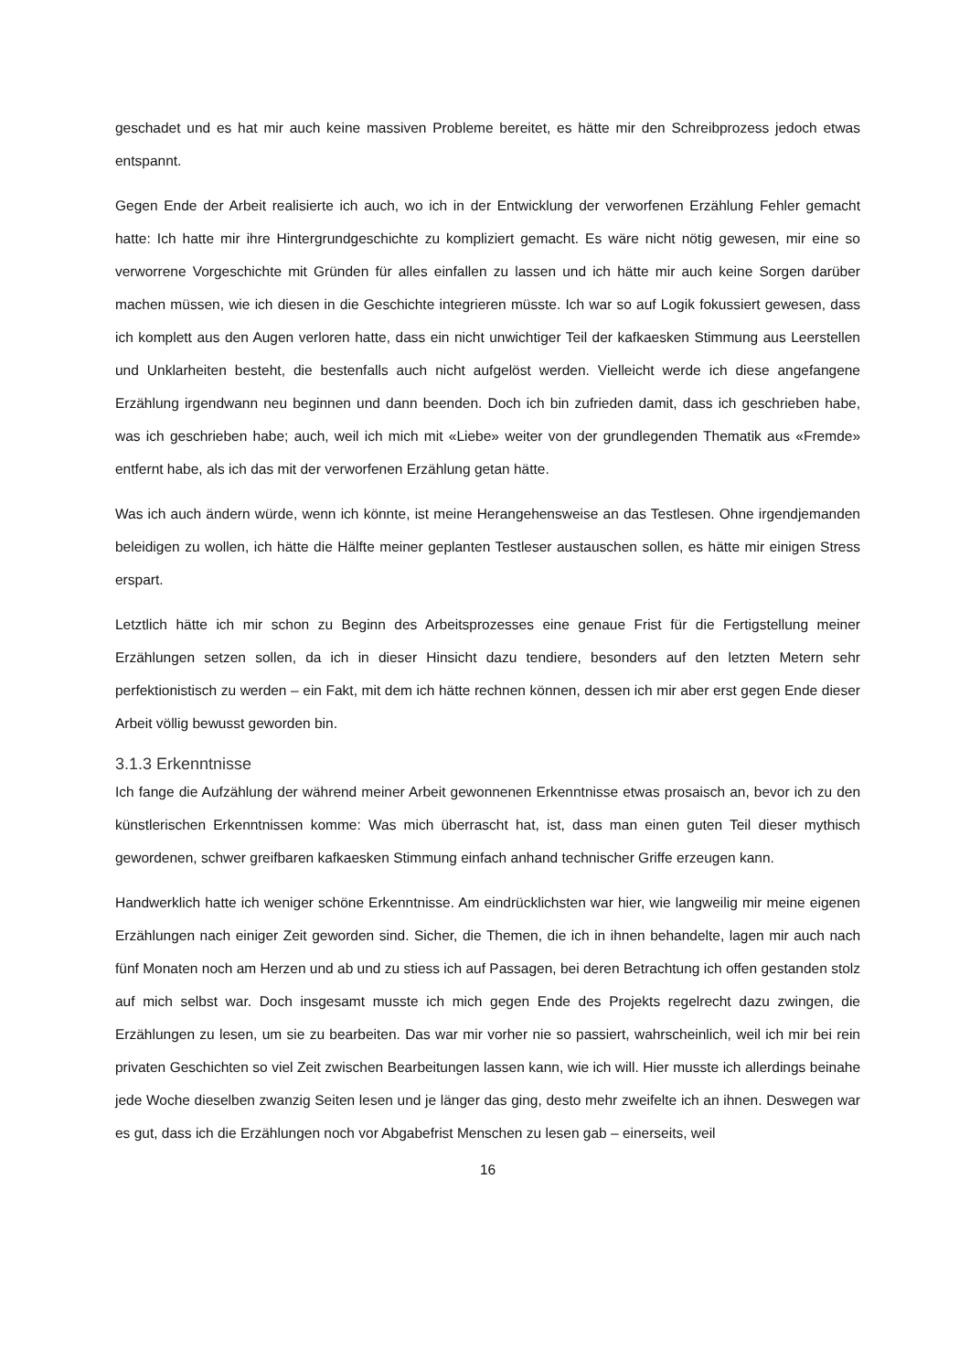geschadet und es hat mir auch keine massiven Probleme bereitet, es hätte mir den Schreibprozess jedoch etwas entspannt.
Gegen Ende der Arbeit realisierte ich auch, wo ich in der Entwicklung der verworfenen Erzählung Fehler gemacht hatte: Ich hatte mir ihre Hintergrundgeschichte zu kompliziert gemacht. Es wäre nicht nötig gewesen, mir eine so verworrene Vorgeschichte mit Gründen für alles einfallen zu lassen und ich hätte mir auch keine Sorgen darüber machen müssen, wie ich diesen in die Geschichte integrieren müsste. Ich war so auf Logik fokussiert gewesen, dass ich komplett aus den Augen verloren hatte, dass ein nicht unwichtiger Teil der kafkaesken Stimmung aus Leerstellen und Unklarheiten besteht, die bestenfalls auch nicht aufgelöst werden. Vielleicht werde ich diese angefangene Erzählung irgendwann neu beginnen und dann beenden. Doch ich bin zufrieden damit, dass ich geschrieben habe, was ich geschrieben habe; auch, weil ich mich mit «Liebe» weiter von der grundlegenden Thematik aus «Fremde» entfernt habe, als ich das mit der verworfenen Erzählung getan hätte.
Was ich auch ändern würde, wenn ich könnte, ist meine Herangehensweise an das Testlesen. Ohne irgendjemanden beleidigen zu wollen, ich hätte die Hälfte meiner geplanten Testleser austauschen sollen, es hätte mir einigen Stress erspart.
Letztlich hätte ich mir schon zu Beginn des Arbeitsprozesses eine genaue Frist für die Fertigstellung meiner Erzählungen setzen sollen, da ich in dieser Hinsicht dazu tendiere, besonders auf den letzten Metern sehr perfektionistisch zu werden – ein Fakt, mit dem ich hätte rechnen können, dessen ich mir aber erst gegen Ende dieser Arbeit völlig bewusst geworden bin.
3.1.3 Erkenntnisse
Ich fange die Aufzählung der während meiner Arbeit gewonnenen Erkenntnisse etwas prosaisch an, bevor ich zu den künstlerischen Erkenntnissen komme: Was mich überrascht hat, ist, dass man einen guten Teil dieser mythisch gewordenen, schwer greifbaren kafkaesken Stimmung einfach anhand technischer Griffe erzeugen kann.
Handwerklich hatte ich weniger schöne Erkenntnisse. Am eindrücklichsten war hier, wie langweilig mir meine eigenen Erzählungen nach einiger Zeit geworden sind. Sicher, die Themen, die ich in ihnen behandelte, lagen mir auch nach fünf Monaten noch am Herzen und ab und zu stiess ich auf Passagen, bei deren Betrachtung ich offen gestanden stolz auf mich selbst war. Doch insgesamt musste ich mich gegen Ende des Projekts regelrecht dazu zwingen, die Erzählungen zu lesen, um sie zu bearbeiten. Das war mir vorher nie so passiert, wahrscheinlich, weil ich mir bei rein privaten Geschichten so viel Zeit zwischen Bearbeitungen lassen kann, wie ich will. Hier musste ich allerdings beinahe jede Woche dieselben zwanzig Seiten lesen und je länger das ging, desto mehr zweifelte ich an ihnen. Deswegen war es gut, dass ich die Erzählungen noch vor Abgabefrist Menschen zu lesen gab – einerseits, weil
16